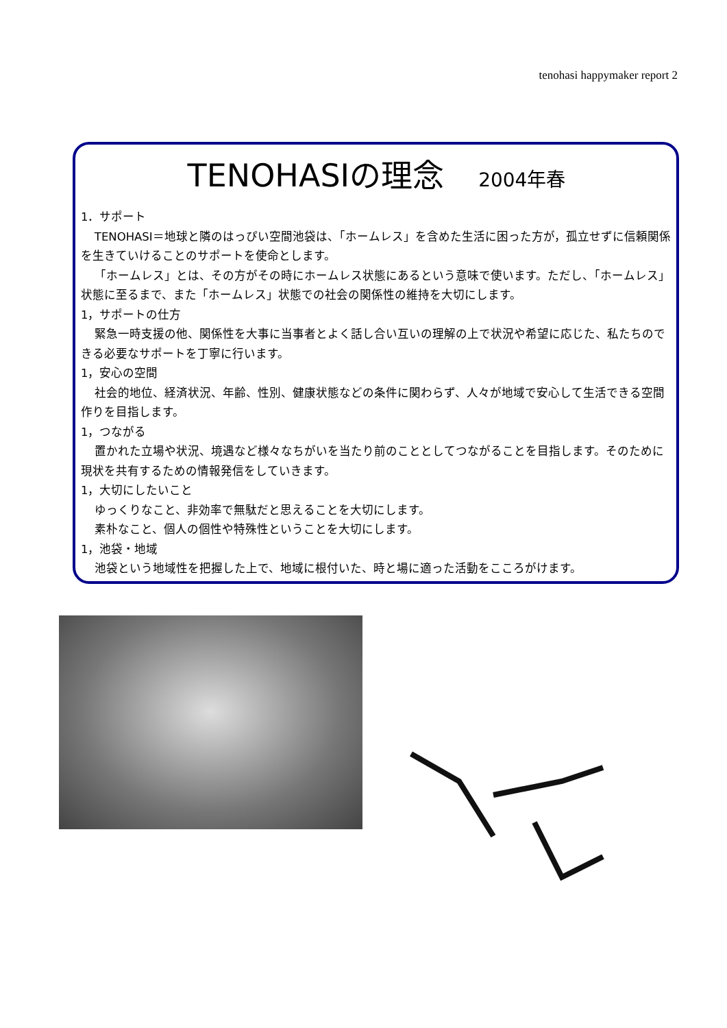tenohasi happymaker report 2
TENOHASIの理念 2004年春
1．サポート
TENOHASI＝地球と隣のはっぴい空間池袋は、「ホームレス」を含めた生活に困った方が，孤立せずに信頼関係を生きていけることのサポートを使命とします。
「ホームレス」とは、その方がその時にホームレス状態にあるという意味で使います。ただし、「ホームレス」状態に至るまで、また「ホームレス」状態での社会の関係性の維持を大切にします。
1，サポートの仕方
緊急一時支援の他、関係性を大事に当事者とよく話し合い互いの理解の上で状況や希望に応じた、私たちのできる必要なサポートを丁寧に行います。
1，安心の空間
社会的地位、経済状況、年齢、性別、健康状態などの条件に関わらず、人々が地域で安心して生活できる空間作りを目指します。
1，つながる
置かれた立場や状況、境遇など様々なちがいを当たり前のこととしてつながることを目指します。そのために現状を共有するための情報発信をしていきます。
1，大切にしたいこと
ゆっくりなこと、非効率で無駄だと思えることを大切にします。
素朴なこと、個人の個性や特殊性ということを大切にします。
1，池袋・地域
池袋という地域性を把握した上で、地域に根付いた、時と場に適った活動をこころがけます。